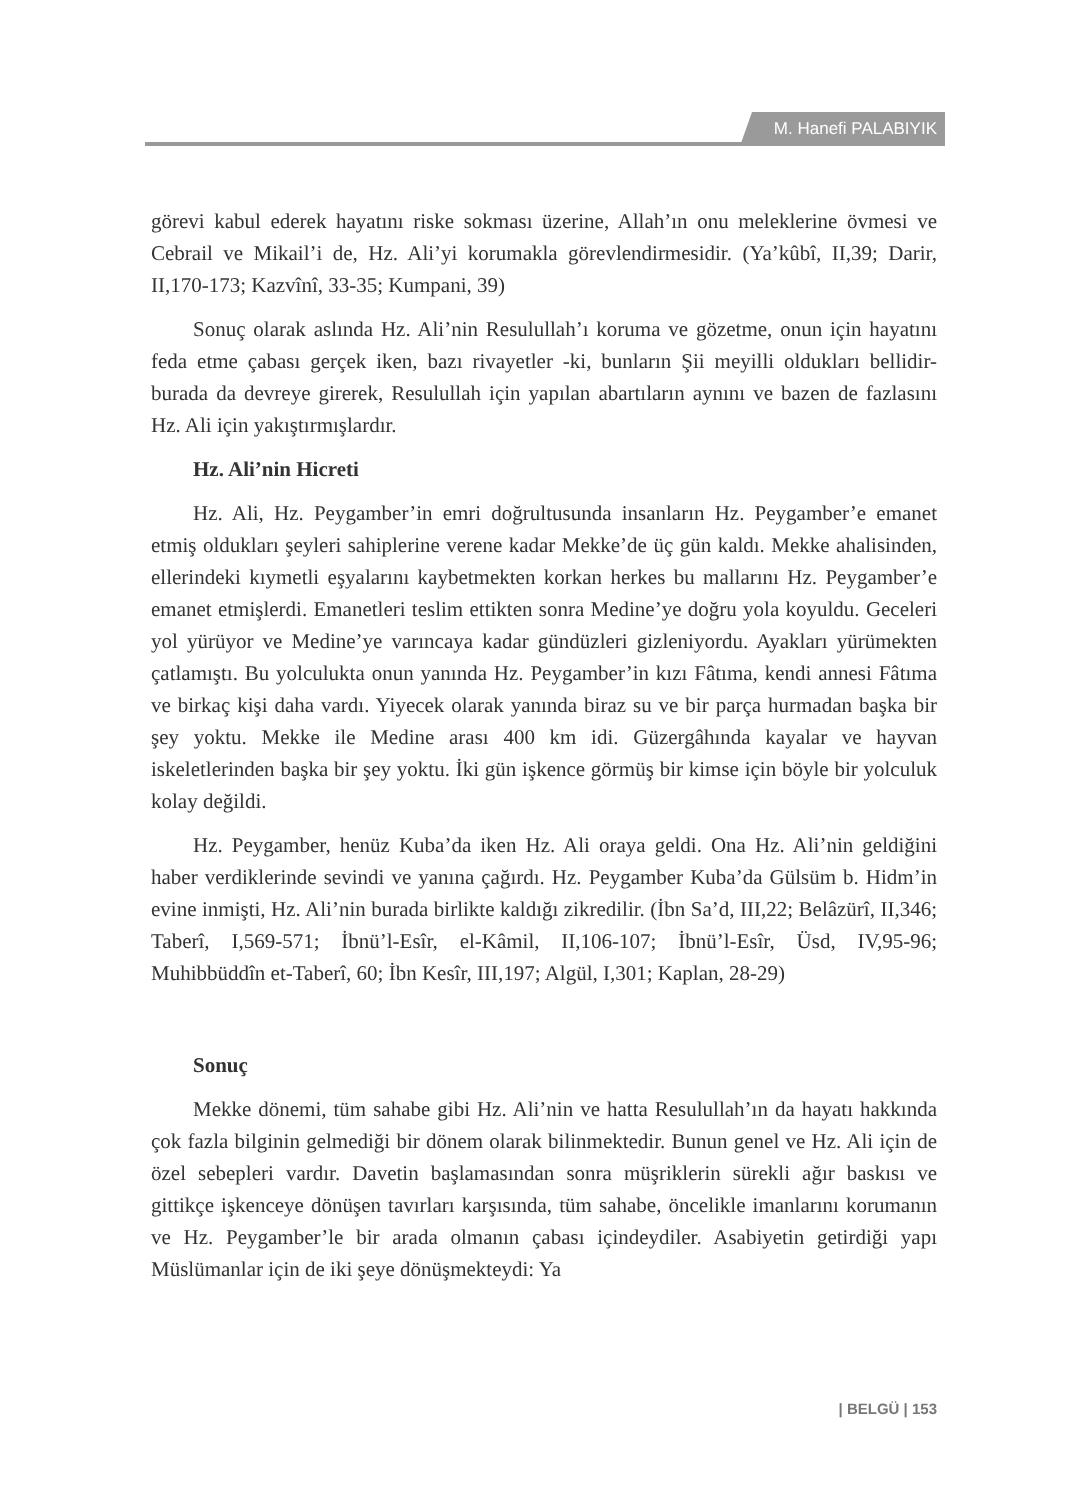M. Hanefi PALABIYIK
görevi kabul ederek hayatını riske sokması üzerine, Allah’ın onu meleklerine övmesi ve Cebrail ve Mikail’i de, Hz. Ali’yi korumakla görevlendirmesidir. (Ya’kûbî, II,39; Darir, II,170-173; Kazvînî, 33-35; Kumpani, 39)
Sonuç olarak aslında Hz. Ali’nin Resulullah’ı koruma ve gözetme, onun için hayatını feda etme çabası gerçek iken, bazı rivayetler -ki, bunların Şii meyilli oldukları bellidir- burada da devreye girerek, Resulullah için yapılan abartıların aynını ve bazen de fazlasını Hz. Ali için yakıştırmışlardır.
Hz. Ali’nin Hicreti
Hz. Ali, Hz. Peygamber’in emri doğrultusunda insanların Hz. Peygamber’e emanet etmiş oldukları şeyleri sahiplerine verene kadar Mekke’de üç gün kaldı. Mekke ahalisinden, ellerindeki kıymetli eşyalarını kaybetmekten korkan herkes bu mallarını Hz. Peygamber’e emanet etmişlerdi. Emanetleri teslim ettikten sonra Medine’ye doğru yola koyuldu. Geceleri yol yürüyor ve Medine’ye varıncaya kadar gündüzleri gizleniyordu. Ayakları yürümekten çatlamıştı. Bu yolculukta onun yanında Hz. Peygamber’in kızı Fâtıma, kendi annesi Fâtıma ve birkaç kişi daha vardı. Yiyecek olarak yanında biraz su ve bir parça hurmadan başka bir şey yoktu. Mekke ile Medine arası 400 km idi. Güzergâhında kayalar ve hayvan iskeletlerinden başka bir şey yoktu. İki gün işkence görmüş bir kimse için böyle bir yolculuk kolay değildi.
Hz. Peygamber, henüz Kuba’da iken Hz. Ali oraya geldi. Ona Hz. Ali’nin geldiğini haber verdiklerinde sevindi ve yanına çağırdı. Hz. Peygamber Kuba’da Gülsüm b. Hidm’in evine inmişti, Hz. Ali’nin burada birlikte kaldığı zikredilir. (İbn Sa’d, III,22; Belâzürî, II,346; Taberî, I,569-571; İbnü’l-Esîr, el-Kâmil, II,106-107; İbnü’l-Esîr, Üsd, IV,95-96; Muhibbüddîn et-Taberî, 60; İbn Kesîr, III,197; Algül, I,301; Kaplan, 28-29)
Sonuç
Mekke dönemi, tüm sahabe gibi Hz. Ali’nin ve hatta Resulullah’ın da hayatı hakkında çok fazla bilginin gelmediği bir dönem olarak bilinmektedir. Bunun genel ve Hz. Ali için de özel sebepleri vardır. Davetin başlamasından sonra müşriklerin sürekli ağır baskısı ve gittikçe işkenceye dönüşen tavırları karşısında, tüm sahabe, öncelikle imanlarını korumanın ve Hz. Peygamber’le bir arada olmanın çabası içindeydiler. Asabiyetin getirdiği yapı Müslümanlar için de iki şeye dönüşmekteydi: Ya
| BELGÜ | 153